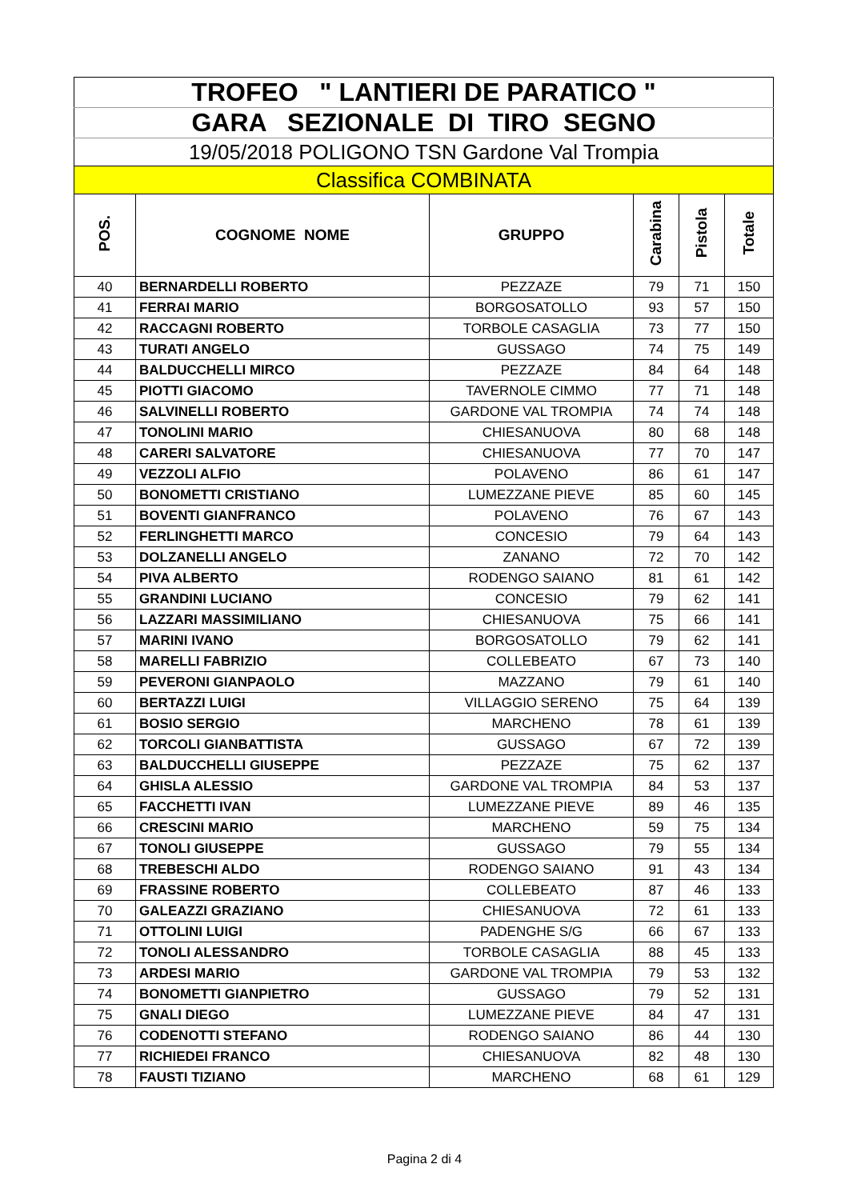| TROFEO " LANTIERI DE PARATICO " | | | | | |
| GARA SEZIONALE DI TIRO SEGNO | | | | | |
| 19/05/2018 POLIGONO TSN Gardone Val Trompia | | | | | |
| Classifica COMBINATA | | | | | |
| POS. | COGNOME NOME | GRUPPO | Carabina | Pistola | Totale |
| 40 | BERNARDELLI ROBERTO | PEZZAZE | 79 | 71 | 150 |
| 41 | FERRAI MARIO | BORGOSATOLLO | 93 | 57 | 150 |
| 42 | RACCAGNI ROBERTO | TORBOLE CASAGLIA | 73 | 77 | 150 |
| 43 | TURATI ANGELO | GUSSAGO | 74 | 75 | 149 |
| 44 | BALDUCCHELLI MIRCO | PEZZAZE | 84 | 64 | 148 |
| 45 | PIOTTI GIACOMO | TAVERNOLE CIMMO | 77 | 71 | 148 |
| 46 | SALVINELLI ROBERTO | GARDONE VAL TROMPIA | 74 | 74 | 148 |
| 47 | TONOLINI MARIO | CHIESANUOVA | 80 | 68 | 148 |
| 48 | CARERI SALVATORE | CHIESANUOVA | 77 | 70 | 147 |
| 49 | VEZZOLI ALFIO | POLAVENO | 86 | 61 | 147 |
| 50 | BONOMETTI CRISTIANO | LUMEZZANE PIEVE | 85 | 60 | 145 |
| 51 | BOVENTI GIANFRANCO | POLAVENO | 76 | 67 | 143 |
| 52 | FERLINGHETTI MARCO | CONCESIO | 79 | 64 | 143 |
| 53 | DOLZANELLI ANGELO | ZANANO | 72 | 70 | 142 |
| 54 | PIVA ALBERTO | RODENGO SAIANO | 81 | 61 | 142 |
| 55 | GRANDINI LUCIANO | CONCESIO | 79 | 62 | 141 |
| 56 | LAZZARI MASSIMILIANO | CHIESANUOVA | 75 | 66 | 141 |
| 57 | MARINI IVANO | BORGOSATOLLO | 79 | 62 | 141 |
| 58 | MARELLI FABRIZIO | COLLEBEATO | 67 | 73 | 140 |
| 59 | PEVERONI GIANPAOLO | MAZZANO | 79 | 61 | 140 |
| 60 | BERTAZZI LUIGI | VILLAGGIO SERENO | 75 | 64 | 139 |
| 61 | BOSIO SERGIO | MARCHENO | 78 | 61 | 139 |
| 62 | TORCOLI GIANBATTISTA | GUSSAGO | 67 | 72 | 139 |
| 63 | BALDUCCHELLI GIUSEPPE | PEZZAZE | 75 | 62 | 137 |
| 64 | GHISLA ALESSIO | GARDONE VAL TROMPIA | 84 | 53 | 137 |
| 65 | FACCHETTI IVAN | LUMEZZANE PIEVE | 89 | 46 | 135 |
| 66 | CRESCINI MARIO | MARCHENO | 59 | 75 | 134 |
| 67 | TONOLI GIUSEPPE | GUSSAGO | 79 | 55 | 134 |
| 68 | TREBESCHI ALDO | RODENGO SAIANO | 91 | 43 | 134 |
| 69 | FRASSINE ROBERTO | COLLEBEATO | 87 | 46 | 133 |
| 70 | GALEAZZI GRAZIANO | CHIESANUOVA | 72 | 61 | 133 |
| 71 | OTTOLINI LUIGI | PADENGHE S/G | 66 | 67 | 133 |
| 72 | TONOLI ALESSANDRO | TORBOLE CASAGLIA | 88 | 45 | 133 |
| 73 | ARDESI MARIO | GARDONE VAL TROMPIA | 79 | 53 | 132 |
| 74 | BONOMETTI GIANPIETRO | GUSSAGO | 79 | 52 | 131 |
| 75 | GNALI DIEGO | LUMEZZANE PIEVE | 84 | 47 | 131 |
| 76 | CODENOTTI STEFANO | RODENGO SAIANO | 86 | 44 | 130 |
| 77 | RICHIEDEI FRANCO | CHIESANUOVA | 82 | 48 | 130 |
| 78 | FAUSTI TIZIANO | MARCHENO | 68 | 61 | 129 |
Pagina 2 di 4